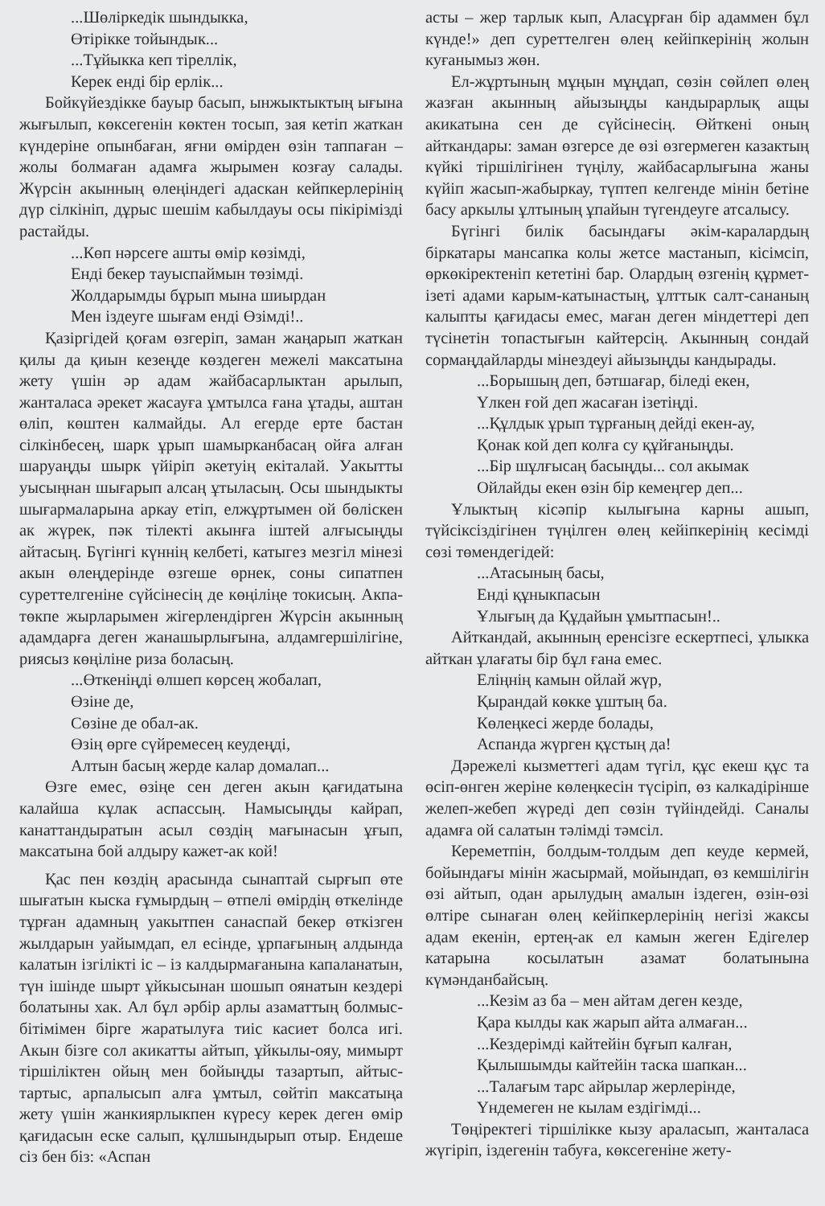...Шөліркедік шындыкка,
Өтірікке тойындык...
...Тұйыкка кеп тіреллік,
Керек енді бір ерлік...
Бойкүйездікке бауыр басып, ынжыктыктың ығына жығылып, көксегенін көктен тосып, зая кетіп жаткан күндеріне опынбаған, яғни өмірден өзін таппаған – жолы болмаған адамға жырымен козғау салады. Жүрсін акынның өлеңіндегі адаскан кейпкерлерінің дүр сілкініп, дұрыс шешім кабылдауы осы пікірімізді растайды.
...Көп нәрсеге ашты өмір көзімді,
Енді бекер тауыспаймын төзімді.
Жолдарымды бұрып мына шиырдан
Мен іздеуге шығам енді Өзімді!..
Қазіргідей қоғам өзгеріп, заман жаңарып жаткан қилы да қиын кезеңде көздеген межелі максатына жету үшін әр адам жайбасарлыктан арылып, жанталаса әрекет жасауға ұмтылса ғана ұтады, аштан өліп, көштен калмайды. Ал егерде ерте бастан сілкінбесең, шарк ұрып шамырканбасаң ойға алған шаруаңды шырк үйіріп әкетуің екіталай. Уакытты уысыңнан шығарып алсаң ұтыласың. Осы шындыкты шығармаларына аркау етіп, елжұртымен ой бөліскен ак жүрек, пәк тілекті акынға іштей алғысыңды айтасың. Бүгінгі күннің келбеті, катыгез мезгіл мінезі акын өлеңдерінде өзгеше өрнек, соны сипатпен суреттелгеніне сүйсінесің де көңіліңе токисың. Акпа-төкпе жырларымен жігерлендірген Жүрсін акынның адамдарға деген жанашырлығына, алдамгершілігіне, риясыз көңіліне риза боласың.
...Өткеніңді өлшеп көрсең жобалап,
Өзіне де,
Сөзіне де обал-ак.
Өзің өрге сүйремесең кеудеңді,
Алтын басың жерде калар домалап...
Өзге емес, өзіңе сен деген акын қағидатына калайша кұлак аспассың. Намысыңды кайрап, канаттандыратын асыл сөздің мағынасын ұғып, максатына бой алдыру кажет-ак кой!
Қас пен көздің арасында сынаптай сырғып өте шығатын кыска ғұмырдың – өтпелі өмірдің өткелінде тұрған адамның уакытпен санаспай бекер өткізген жылдарын уайымдап, ел есінде, ұрпағының алдында калатын ізгілікті іс – із калдырмағанына капаланатын, түн ішінде шырт ұйкысынан шошып оянатын кездері болатыны хак. Ал бұл әрбір арлы азаматтың болмыс-бітімімен бірге жаратылуға тиіс касиет болса игі. Акын бізге сол акикатты айтып, ұйкылы-ояу, мимырт тіршіліктен ойың мен бойыңды тазартып, айтыс-тартыс, арпалысып алға ұмтыл, сөйтіп максатыңа жету үшін жанкиярлыкпен күресу керек деген өмір қағидасын еске салып, құлшындырып отыр. Ендеше сіз бен біз: «Аспан
асты – жер тарлык кып, Аласұрған бір адаммен бұл күнде!» деп суреттелген өлең кейіпкерінің жолын куғанымыз жөн.
Ел-жұртының мұңын мұңдап, сөзін сөйлеп өлең жазған акынның айызыңды кандырарлық ащы акикатына сен де сүйсінесің. Өйткені оның айткандары: заман өзгерсе де өзі өзгермеген казактың күйкі тіршілігінен түңілу, жайбасарлығына жаны күйіп жасып-жабыркау, түптеп келгенде мінін бетіне басу аркылы ұлтының ұпайын түгендеуге атсалысу.
Бүгінгі билік басындағы әкім-каралардың біркатары мансапка колы жетсе мастанып, кісімсіп, өркөкіректеніп кететіні бар. Олардың өзгенің құрмет-ізеті адами карым-катынастың, ұлттык салт-сананың калыпты қағидасы емес, маған деген міндеттері деп түсінетін топастығын кайтерсің. Акынның сондай сормаңдайларды мінездеуі айызыңды кандырады.
...Борышың деп, бәтшағар, біледі екен,
Үлкен ғой деп жасаған ізетіңді.
...Құлдык ұрып тұрғаның дейді екен-ау,
Қонак кой деп колға су құйғаныңды.
...Бір шұлғысаң басыңды... сол акымак
Ойлайды екен өзін бір кемеңгер деп...
Ұлыктың кісәпір кылығына карны ашып, түйсіксіздігінен түңілген өлең кейіпкерінің кесімді сөзі төмендегідей:
...Атасының басы,
Енді құныкпасын
Ұлығың да Құдайын ұмытпасын!..
Айткандай, акынның еренсізге ескертпесі, ұлыкка айткан ұлағаты бір бұл ғана емес.
Еліңнің камын ойлай жүр,
Қырандай көкке ұштың ба.
Көлеңкесі жерде болады,
Аспанда жүрген құстың да!
Дәрежелі кызметтегі адам түгіл, құс екеш құс та өсіп-өнген жеріне көлеңкесін түсіріп, өз калкадірінше желеп-жебеп жүреді деп сөзін түйіндейді. Саналы адамға ой салатын тәлімді тәмсіл.
Кереметпін, болдым-толдым деп кеуде кермей, бойындағы мінін жасырмай, мойындап, өз кемшілігін өзі айтып, одан арылудың амалын іздеген, өзін-өзі өлтіре сынаған өлең кейіпкерлерінің негізі жаксы адам екенін, ертең-ак ел камын жеген Едігелер катарына косылатын азамат болатынына күмәнданбайсың.
...Кезім аз ба – мен айтам деген кезде,
Қара кылды как жарып айта алмаған...
...Кездерімді кайтейін бұғып калған,
Қылышымды кайтейін таска шапкан...
...Талағым тарс айрылар жерлерінде,
Үндемеген не кылам ездігімді...
Төңіректегі тіршілікке кызу араласып, жанталаса жүгіріп, іздегенін табуға, көксегеніне жету-